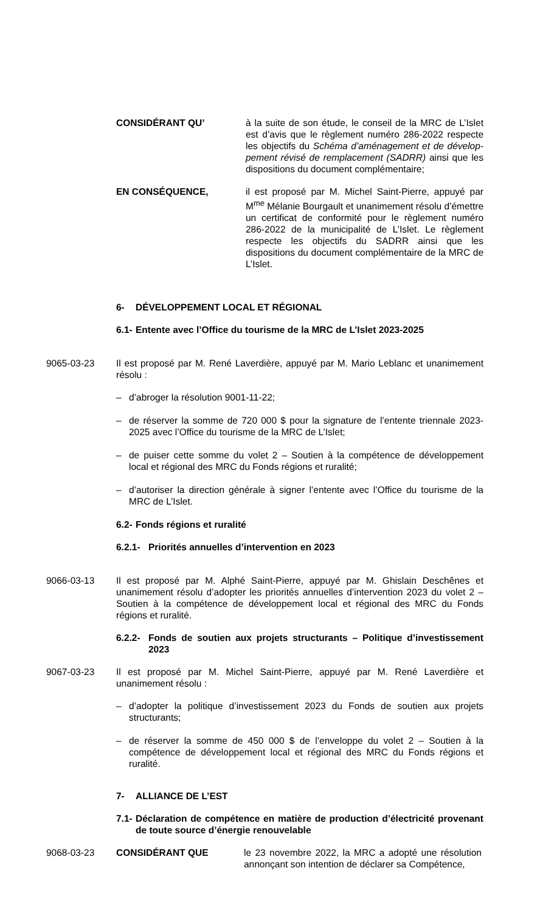CONSIDÉRANT QU’ à la suite de son étude, le conseil de la MRC de L’Islet est d’avis que le règlement numéro 286-2022 respecte les objectifs du Schéma d’aménagement et de dévelop­pement révisé de remplacement (SADRR) ainsi que les dispositions du document complémentaire;
EN CONSÉQUENCE, il est proposé par M. Michel Saint-Pierre, appuyé par M<sup>me</sup> Mélanie Bourgault et unanimement résolu d’émettre un certificat de conformité pour le règlement numéro 286-2022 de la municipalité de L’Islet. Le règlement respecte les objectifs du SADRR ainsi que les dispositions du document complémentaire de la MRC de L’Islet.
6- DÉVELOPPEMENT LOCAL ET RÉGIONAL
6.1- Entente avec l’Office du tourisme de la MRC de L’Islet 2023-2025
9065-03-23 Il est proposé par M. René Laverdière, appuyé par M. Mario Leblanc et unanimement résolu :
– d’abroger la résolution 9001-11-22;
– de réserver la somme de 720 000 $ pour la signature de l’entente triennale 2023-2025 avec l’Office du tourisme de la MRC de L’Islet;
– de puiser cette somme du volet 2 – Soutien à la compétence de développement local et régional des MRC du Fonds régions et ruralité;
– d’autoriser la direction générale à signer l’entente avec l’Office du tourisme de la MRC de L’Islet.
6.2- Fonds régions et ruralité
6.2.1- Priorités annuelles d’intervention en 2023
9066-03-13 Il est proposé par M. Alphé Saint-Pierre, appuyé par M. Ghislain Deschênes et unanimement résolu d’adopter les priorités annuelles d’intervention 2023 du volet 2 – Soutien à la compétence de développement local et régional des MRC du Fonds régions et ruralité.
6.2.2- Fonds de soutien aux projets structurants – Politique d’investissement 2023
9067-03-23 Il est proposé par M. Michel Saint-Pierre, appuyé par M. René Laverdière et unanimement résolu :
– d’adopter la politique d’investissement 2023 du Fonds de soutien aux projets structurants;
– de réserver la somme de 450 000 $ de l’enveloppe du volet 2 – Soutien à la compétence de développement local et régional des MRC du Fonds régions et ruralité.
7- ALLIANCE DE L’EST
7.1- Déclaration de compétence en matière de production d’électricité provenant de toute source d’énergie renouvelable
9068-03-23 CONSIDÉRANT QUE le 23 novembre 2022, la MRC a adopté une résolution annonçant son intention de déclarer sa Compétence,